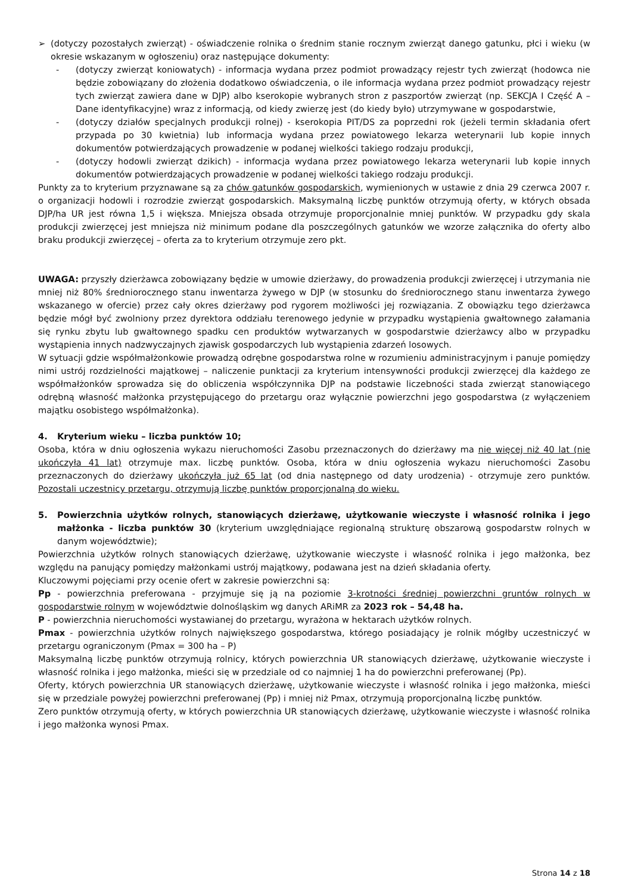➢ (dotyczy pozostałych zwierząt) - oświadczenie rolnika o średnim stanie rocznym zwierząt danego gatunku, płci i wieku (w okresie wskazanym w ogłoszeniu) oraz następujące dokumenty:
- (dotyczy zwierząt koniowatych) - informacja wydana przez podmiot prowadzący rejestr tych zwierząt (hodowca nie będzie zobowiązany do złożenia dodatkowo oświadczenia, o ile informacja wydana przez podmiot prowadzący rejestr tych zwierząt zawiera dane w DJP) albo kserokopie wybranych stron z paszportów zwierząt (np. SEKCJA I Część A – Dane identyfikacyjne) wraz z informacją, od kiedy zwierzę jest (do kiedy było) utrzymywane w gospodarstwie,
- (dotyczy działów specjalnych produkcji rolnej) - kserokopia PIT/DS za poprzedni rok (jeżeli termin składania ofert przypada po 30 kwietnia) lub informacja wydana przez powiatowego lekarza weterynarii lub kopie innych dokumentów potwierdzających prowadzenie w podanej wielkości takiego rodzaju produkcji,
- (dotyczy hodowli zwierząt dzikich) - informacja wydana przez powiatowego lekarza weterynarii lub kopie innych dokumentów potwierdzających prowadzenie w podanej wielkości takiego rodzaju produkcji.
Punkty za to kryterium przyznawane są za chów gatunków gospodarskich, wymienionych w ustawie z dnia 29 czerwca 2007 r. o organizacji hodowli i rozrodzie zwierząt gospodarskich. Maksymalną liczbę punktów otrzymują oferty, w których obsada DJP/ha UR jest równa 1,5 i większa. Mniejsza obsada otrzymuje proporcjonalnie mniej punktów. W przypadku gdy skala produkcji zwierzęcej jest mniejsza niż minimum podane dla poszczególnych gatunków we wzorze załącznika do oferty albo braku produkcji zwierzęcej – oferta za to kryterium otrzymuje zero pkt.
UWAGA: przyszły dzierżawca zobowiązany będzie w umowie dzierżawy, do prowadzenia produkcji zwierzęcej i utrzymania nie mniej niż 80% średniorocznego stanu inwentarza żywego w DJP (w stosunku do średniorocznego stanu inwentarza żywego wskazanego w ofercie) przez cały okres dzierżawy pod rygorem możliwości jej rozwiązania. Z obowiązku tego dzierżawca będzie mógł być zwolniony przez dyrektora oddziału terenowego jedynie w przypadku wystąpienia gwałtownego załamania się rynku zbytu lub gwałtownego spadku cen produktów wytwarzanych w gospodarstwie dzierżawcy albo w przypadku wystąpienia innych nadzwyczajnych zjawisk gospodarczych lub wystąpienia zdarzeń losowych.
W sytuacji gdzie współmałżonkowie prowadzą odrębne gospodarstwa rolne w rozumieniu administracyjnym i panuje pomiędzy nimi ustrój rozdzielności majątkowej – naliczenie punktacji za kryterium intensywności produkcji zwierzęcej dla każdego ze współmałżonków sprowadza się do obliczenia współczynnika DJP na podstawie liczebności stada zwierząt stanowiącego odrębną własność małżonka przystępującego do przetargu oraz wyłącznie powierzchni jego gospodarstwa (z wyłączeniem majątku osobistego współmałżonka).
4. Kryterium wieku – liczba punktów 10;
Osoba, która w dniu ogłoszenia wykazu nieruchomości Zasobu przeznaczonych do dzierżawy ma nie więcej niż 40 lat (nie ukończyła 41 lat) otrzymuje max. liczbę punktów. Osoba, która w dniu ogłoszenia wykazu nieruchomości Zasobu przeznaczonych do dzierżawy ukończyła już 65 lat (od dnia następnego od daty urodzenia) - otrzymuje zero punktów. Pozostali uczestnicy przetargu, otrzymują liczbę punktów proporcjonalną do wieku.
5. Powierzchnia użytków rolnych, stanowiących dzierżawę, użytkowanie wieczyste i własność rolnika i jego małżonka - liczba punktów 30 (kryterium uwzględniające regionalną strukturę obszarową gospodarstw rolnych w danym województwie);
Powierzchnia użytków rolnych stanowiących dzierżawę, użytkowanie wieczyste i własność rolnika i jego małżonka, bez względu na panujący pomiędzy małżonkami ustrój majątkowy, podawana jest na dzień składania oferty.
Kluczowymi pojęciami przy ocenie ofert w zakresie powierzchni są:
Pp - powierzchnia preferowana - przyjmuje się ją na poziomie 3-krotności średniej powierzchni gruntów rolnych w gospodarstwie rolnym w województwie dolnośląskim wg danych ARiMR za 2023 rok – 54,48 ha.
P - powierzchnia nieruchomości wystawianej do przetargu, wyrażona w hektarach użytków rolnych.
Pmax - powierzchnia użytków rolnych największego gospodarstwa, którego posiadający je rolnik mógłby uczestniczyć w przetargu ograniczonym (Pmax = 300 ha – P)
Maksymalną liczbę punktów otrzymują rolnicy, których powierzchnia UR stanowiących dzierżawę, użytkowanie wieczyste i własność rolnika i jego małżonka, mieści się w przedziale od co najmniej 1 ha do powierzchni preferowanej (Pp).
Oferty, których powierzchnia UR stanowiących dzierżawę, użytkowanie wieczyste i własność rolnika i jego małżonka, mieści się w przedziale powyżej powierzchni preferowanej (Pp) i mniej niż Pmax, otrzymują proporcjonalną liczbę punktów.
Zero punktów otrzymują oferty, w których powierzchnia UR stanowiących dzierżawę, użytkowanie wieczyste i własność rolnika i jego małżonka wynosi Pmax.
Strona 14 z 18